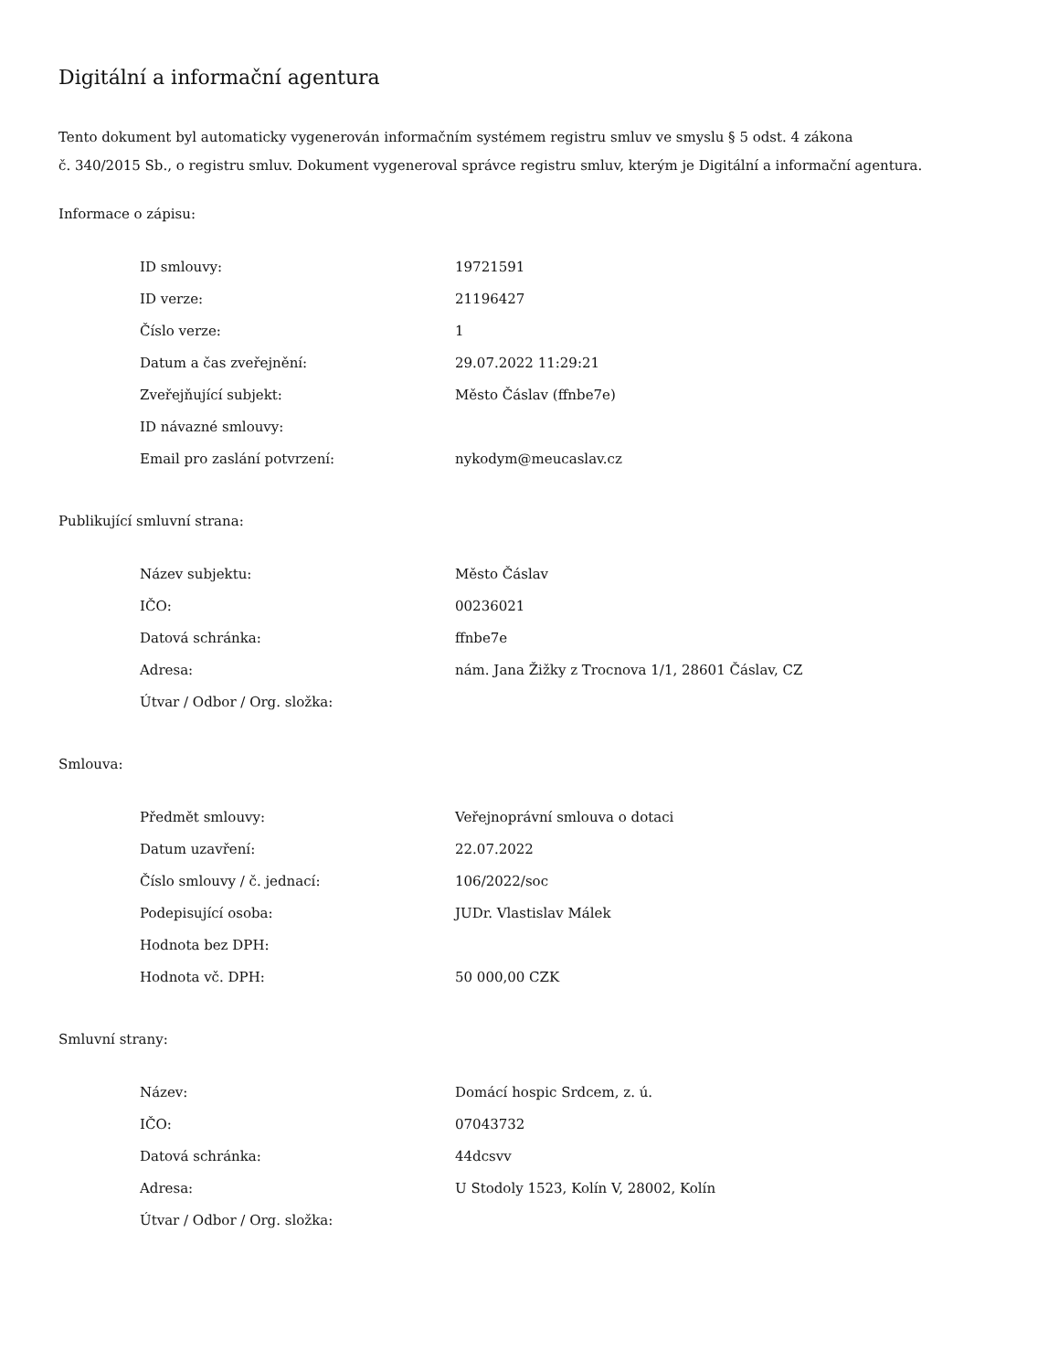Digitální a informační agentura
Tento dokument byl automaticky vygenerován informačním systémem registru smluv ve smyslu § 5 odst. 4 zákona
č. 340/2015 Sb., o registru smluv. Dokument vygeneroval správce registru smluv, kterým je Digitální a informační agentura.
Informace o zápisu:
| ID smlouvy: | 19721591 |
| ID verze: | 21196427 |
| Číslo verze: | 1 |
| Datum a čas zveřejnění: | 29.07.2022 11:29:21 |
| Zveřejňující subjekt: | Město Čáslav (ffnbe7e) |
| ID návazné smlouvy: | |
| Email pro zaslání potvrzení: | nykodym@meucaslav.cz |
Publikující smluvní strana:
| Název subjektu: | Město Čáslav |
| IČO: | 00236021 |
| Datová schránka: | ffnbe7e |
| Adresa: | nám. Jana Žižky z Trocnova 1/1, 28601 Čáslav, CZ |
| Útvar / Odbor / Org. složka: | |
Smlouva:
| Předmět smlouvy: | Veřejnoprávní smlouva o dotaci |
| Datum uzavření: | 22.07.2022 |
| Číslo smlouvy / č. jednací: | 106/2022/soc |
| Podepisující osoba: | JUDr. Vlastislav Málek |
| Hodnota bez DPH: | |
| Hodnota vč. DPH: | 50 000,00 CZK |
Smluvní strany:
| Název: | Domácí hospic Srdcem, z. ú. |
| IČO: | 07043732 |
| Datová schránka: | 44dcsvv |
| Adresa: | U Stodoly 1523, Kolín V, 28002, Kolín |
| Útvar / Odbor / Org. složka: | |